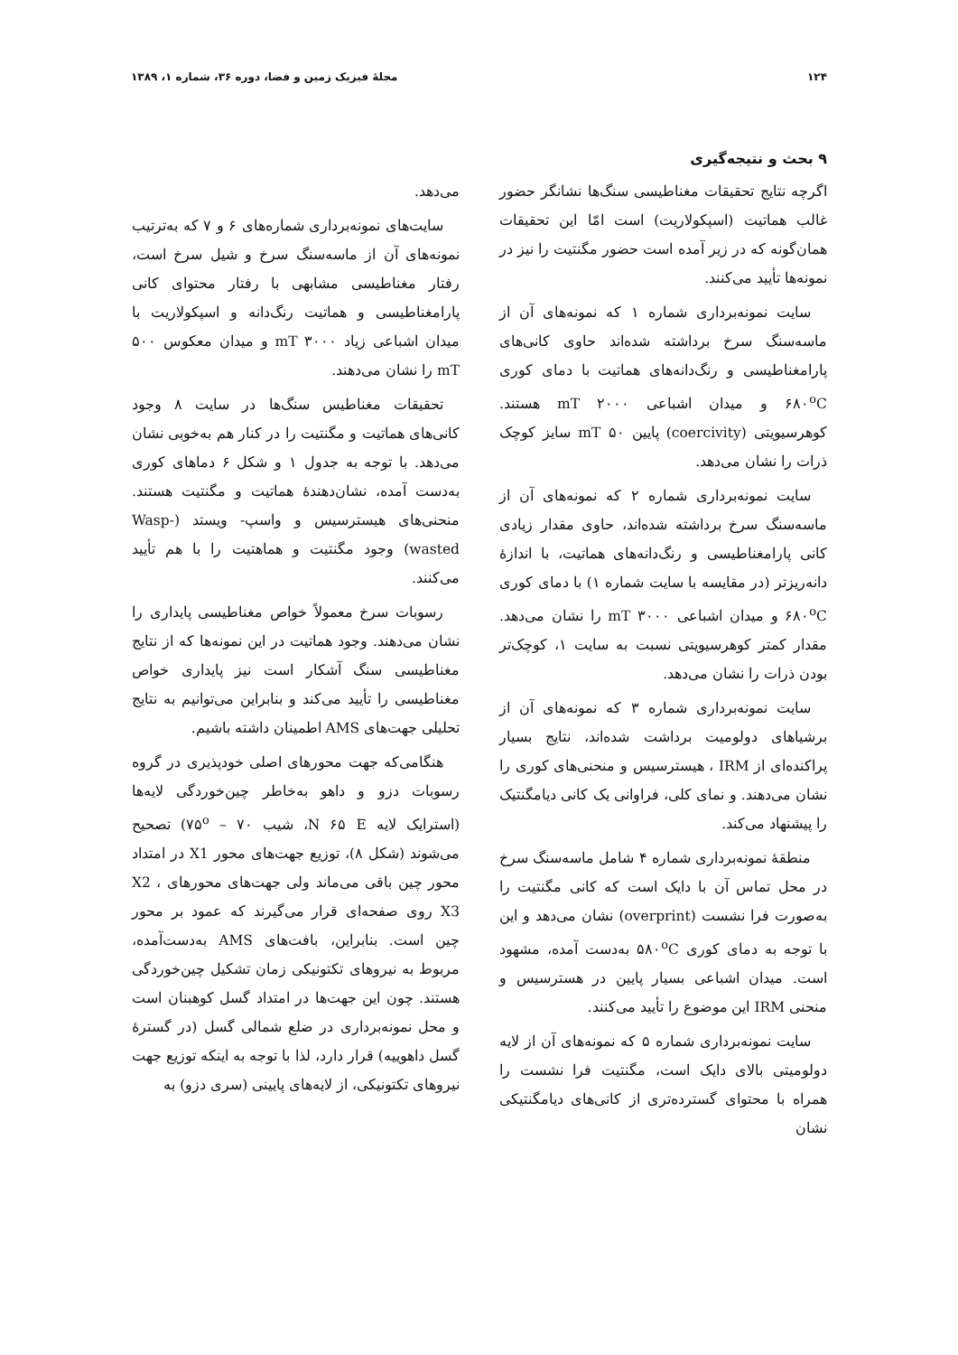۱۲۴ مجلهٔ فیزیک زمین و فضا، دوره ۳۶، شماره ۱، ۱۳۸۹
۹ بحث و نتیجه‌گیری
اگرچه نتایج تحقیقات مغناطیسی سنگ‌ها نشانگر حضور غالب هماتیت (اسپکولاریت) است امّا این تحقیقات همان‌گونه که در زیر آمده است حضور مگنتیت را نیز در نمونه‌ها تأیید می‌کنند.
سایت نمونه‌برداری شماره ۱ که نمونه‌های آن از ماسه‌سنگ سرخ برداشته شده‌اند حاوی کانی‌های پارامغناطیسی و رنگ‌دانه‌های هماتیت با دمای کوری ۶۸۰<sup>o</sup>C و میدان اشباعی ۲۰۰۰ mT هستند. کوهرسیویتی (coercivity) پایین ۵۰ mT سایز کوچک ذرات را نشان می‌دهد.
سایت نمونه‌برداری شماره ۲ که نمونه‌های آن از ماسه‌سنگ سرخ برداشته شده‌اند، حاوی مقدار زیادی کانی پارامغناطیسی و رنگ‌دانه‌های هماتیت، با اندازهٔ دانه‌ریزتر (در مقایسه با سایت شماره ۱) با دمای کوری ۶۸۰<sup>o</sup>C و میدان اشباعی ۳۰۰۰ mT را نشان می‌دهد. مقدار کمتر کوهرسیویتی نسبت به سایت ۱، کوچک‌تر بودن ذرات را نشان می‌دهد.
سایت نمونه‌برداری شماره ۳ که نمونه‌های آن از برشیاهای دولومیت برداشت شده‌اند، نتایج بسیار پراکنده‌ای از IRM ، هیسترسیس و منحنی‌های کوری را نشان می‌دهند. و نمای کلی، فراوانی یک کانی دیامگنتیک را پیشنهاد می‌کند.
منطقهٔ نمونه‌برداری شماره ۴ شامل ماسه‌سنگ سرخ در محل تماس آن با دایک است که کانی مگنتیت را به‌صورت فرا نشست (overprint) نشان می‌دهد و این با توجه به دمای کوری ۵۸۰<sup>o</sup>C به‌دست آمده، مشهود است. میدان اشباعی بسیار پایین در هسترسیس و منحنی IRM این موضوع را تأیید می‌کنند.
سایت نمونه‌برداری شماره ۵ که نمونه‌های آن از لایه دولومیتی بالای دایک است، مگنتیت فرا نشست را همراه با محتوای گسترده‌تری از کانی‌های دیامگنتیکی نشان
می‌دهد.
سایت‌های نمونه‌برداری شماره‌های ۶ و ۷ که به‌ترتیب نمونه‌های آن از ماسه‌سنگ سرخ و شیل سرخ است، رفتار مغناطیسی مشابهی با رفتار محتوای کانی پارامغناطیسی و هماتیت رنگ‌دانه و اسپکولاریت با میدان اشباعی زیاد ۳۰۰۰ mT و میدان معکوس ۵۰۰ mT را نشان می‌دهند.
تحقیقات مغناطیس سنگ‌ها در سایت ۸ وجود کانی‌های هماتیت و مگنتیت را در کنار هم به‌خوبی نشان می‌دهد. با توجه به جدول ۱ و شکل ۶ دماهای کوری به‌دست آمده، نشان‌دهندهٔ هماتیت و مگنتیت هستند. منحنی‌های هیسترسیس و واسپ- ویستد (Wasp-wasted) وجود مگنتیت و هماهتیت را با هم تأیید می‌کنند.
رسوبات سرخ معمولاً خواص مغناطیسی پایداری را نشان می‌دهند. وجود هماتیت در این نمونه‌ها که از نتایج مغناطیسی سنگ آشکار است نیز پایداری خواص مغناطیسی را تأیید می‌کند و بنابراین می‌توانیم به نتایج تحلیلی جهت‌های AMS اطمینان داشته باشیم.
هنگامی‌که جهت محورهای اصلی خودپذیری در گروه رسوبات دزو و داهو به‌خاطر چین‌خوردگی لایه‌ها (استرایک لایه N ۶۵ E، شیب ۷۵<sup>o</sup> – ۷۰) تصحیح می‌شوند (شکل ۸)، توزیع جهت‌های محور X1 در امتداد محور چین باقی می‌ماند ولی جهت‌های محورهای X2 ، X3 روی صفحه‌ای قرار می‌گیرند که عمود بر محور چین است. بنابراین، بافت‌های AMS به‌دست‌آمده، مربوط به نیروهای تکتونیکی زمان تشکیل چین‌خوردگی هستند. چون این جهت‌ها در امتداد گسل کوهبنان است و محل نمونه‌برداری در ضلع شمالی گسل (در گسترهٔ گسل داهوییه) قرار دارد، لذا با توجه به اینکه توزیع جهت نیروهای تکتونیکی، از لایه‌های پایینی (سری دزو) به